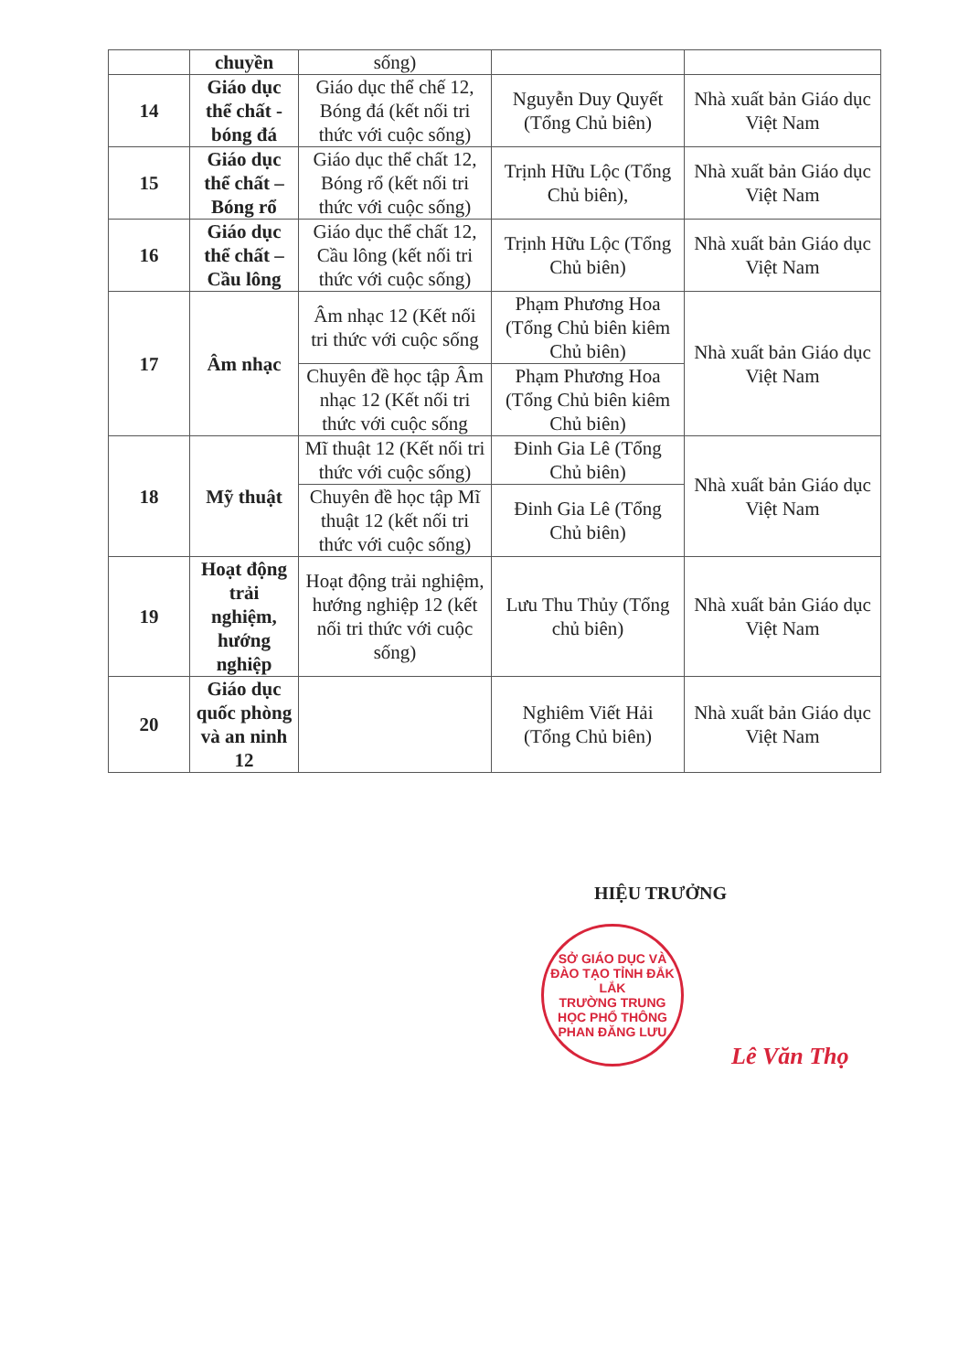| | chuyền | sống) | | |
| 14 | Giáo dục thể chất - bóng đá | Giáo dục thể chế 12, Bóng đá (kết nối tri thức với cuộc sống) | Nguyễn Duy Quyết (Tổng Chủ biên) | Nhà xuất bản Giáo dục Việt Nam |
| 15 | Giáo dục thể chất – Bóng rổ | Giáo dục thể chất 12, Bóng rổ (kết nối tri thức với cuộc sống) | Trịnh Hữu Lộc (Tổng Chủ biên), | Nhà xuất bản Giáo dục Việt Nam |
| 16 | Giáo dục thể chất – Cầu lông | Giáo dục thể chất 12, Cầu lông (kết nối tri thức với cuộc sống) | Trịnh Hữu Lộc (Tổng Chủ biên) | Nhà xuất bản Giáo dục Việt Nam |
| 17 | Âm nhạc | Âm nhạc 12 (Kết nối tri thức với cuộc sống | Phạm Phương Hoa (Tổng Chủ biên kiêm Chủ biên) | Nhà xuất bản Giáo dục Việt Nam |
| | | Chuyên đề học tập Âm nhạc 12 (Kết nối tri thức với cuộc sống | Phạm Phương Hoa (Tổng Chủ biên kiêm Chủ biên) | |
| 18 | Mỹ thuật | Mĩ thuật 12 (Kết nối tri thức với cuộc sống) | Đinh Gia Lê (Tổng Chủ biên) | Nhà xuất bản Giáo dục Việt Nam |
| | | Chuyên đề học tập Mĩ thuật 12 (kết nối tri thức với cuộc sống) | Đinh Gia Lê (Tổng Chủ biên) | |
| 19 | Hoạt động trải nghiệm, hướng nghiệp | Hoạt động trải nghiệm, hướng nghiệp 12 (kết nối tri thức với cuộc sống) | Lưu Thu Thủy (Tổng chủ biên) | Nhà xuất bản Giáo dục Việt Nam |
| 20 | Giáo dục quốc phòng và an ninh 12 | | Nghiêm Viết Hải (Tổng Chủ biên) | Nhà xuất bản Giáo dục Việt Nam |
HIỆU TRƯỞNG
SỞ GIÁO DỤC VÀ ĐÀO TẠO TỈNH ĐẮK LẮK
TRƯỜNG TRUNG HỌC PHỔ THÔNG PHAN ĐĂNG LƯU
Lê Văn Thọ